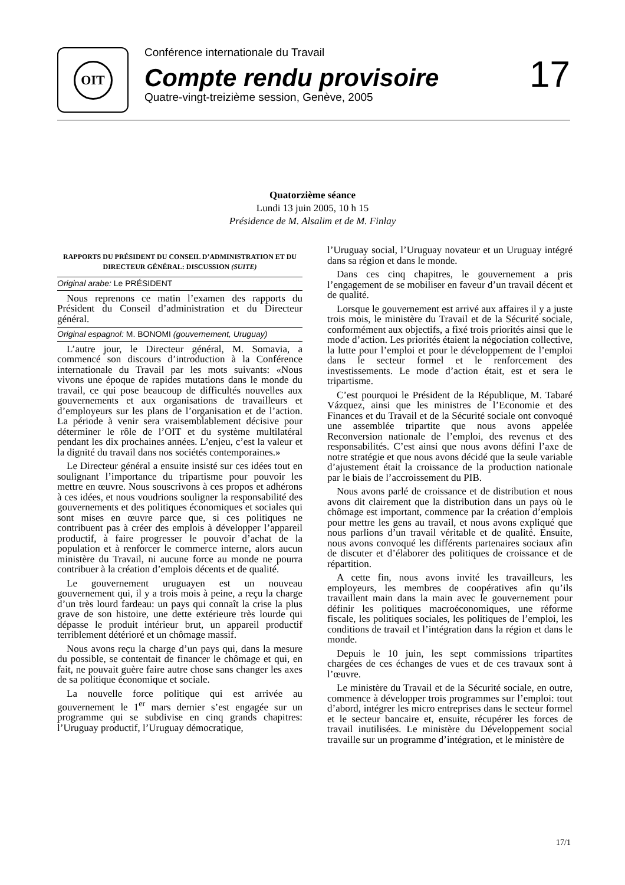OIT
Conférence internationale du Travail
Compte rendu provisoire
Quatre-vingt-treizième session, Genève, 2005
17
Quatorzième séance
Lundi 13 juin 2005, 10 h 15
Présidence de M. Alsalim et de M. Finlay
RAPPORTS DU PRÉSIDENT DU CONSEIL D’ADMINISTRATION ET DU DIRECTEUR GÉNÉRAL: DISCUSSION (SUITE)
Original arabe: Le PRÉSIDENT
Nous reprenons ce matin l’examen des rapports du Président du Conseil d’administration et du Directeur général.
Original espagnol: M. BONOMI (gouvernement, Uruguay)
L’autre jour, le Directeur général, M. Somavia, a commencé son discours d’introduction à la Conférence internationale du Travail par les mots suivants: «Nous vivons une époque de rapides mutations dans le monde du travail, ce qui pose beaucoup de difficultés nouvelles aux gouvernements et aux organisations de travailleurs et d’employeurs sur les plans de l’organisation et de l’action. La période à venir sera vraisemblablement décisive pour déterminer le rôle de l’OIT et du système multilatéral pendant les dix prochaines années. L’enjeu, c’est la valeur et la dignité du travail dans nos sociétés contemporaines.»
Le Directeur général a ensuite insisté sur ces idées tout en soulignant l’importance du tripartisme pour pouvoir les mettre en œuvre. Nous souscrivons à ces propos et adhérons à ces idées, et nous voudrions souligner la responsabilité des gouvernements et des politiques économiques et sociales qui sont mises en œuvre parce que, si ces politiques ne contribuent pas à créer des emplois à développer l’appareil productif, à faire progresser le pouvoir d’achat de la population et à renforcer le commerce interne, alors aucun ministère du Travail, ni aucune force au monde ne pourra contribuer à la création d’emplois décents et de qualité.
Le gouvernement uruguayen est un nouveau gouvernement qui, il y a trois mois à peine, a reçu la charge d’un très lourd fardeau: un pays qui connaît la crise la plus grave de son histoire, une dette extérieure très lourde qui dépasse le produit intérieur brut, un appareil productif terriblement détérioré et un chômage massif.
Nous avons reçu la charge d’un pays qui, dans la mesure du possible, se contentait de financer le chômage et qui, en fait, ne pouvait guère faire autre chose sans changer les axes de sa politique économique et sociale.
La nouvelle force politique qui est arrivée au gouvernement le 1<sup>er</sup> mars dernier s’est engagée sur un programme qui se subdivise en cinq grands chapitres: l’Uruguay productif, l’Uruguay démocratique,
l’Uruguay social, l’Uruguay novateur et un Uruguay intégré dans sa région et dans le monde.
Dans ces cinq chapitres, le gouvernement a pris l’engagement de se mobiliser en faveur d’un travail décent et de qualité.
Lorsque le gouvernement est arrivé aux affaires il y a juste trois mois, le ministère du Travail et de la Sécurité sociale, conformément aux objectifs, a fixé trois priorités ainsi que le mode d’action. Les priorités étaient la négociation collective, la lutte pour l’emploi et pour le développement de l’emploi dans le secteur formel et le renforcement des investissements. Le mode d’action était, est et sera le tripartisme.
C’est pourquoi le Président de la République, M. Tabaré Vázquez, ainsi que les ministres de l’Economie et des Finances et du Travail et de la Sécurité sociale ont convoqué une assemblée tripartite que nous avons appelée Reconversion nationale de l’emploi, des revenus et des responsabilités. C’est ainsi que nous avons défini l’axe de notre stratégie et que nous avons décidé que la seule variable d’ajustement était la croissance de la production nationale par le biais de l’accroissement du PIB.
Nous avons parlé de croissance et de distribution et nous avons dit clairement que la distribution dans un pays où le chômage est important, commence par la création d’emplois pour mettre les gens au travail, et nous avons expliqué que nous parlions d’un travail véritable et de qualité. Ensuite, nous avons convoqué les différents partenaires sociaux afin de discuter et d’élaborer des politiques de croissance et de répartition.
A cette fin, nous avons invité les travailleurs, les employeurs, les membres de coopératives afin qu’ils travaillent main dans la main avec le gouvernement pour définir les politiques macroéconomiques, une réforme fiscale, les politiques sociales, les politiques de l’emploi, les conditions de travail et l’intégration dans la région et dans le monde.
Depuis le 10 juin, les sept commissions tripartites chargées de ces échanges de vues et de ces travaux sont à l’œuvre.
Le ministère du Travail et de la Sécurité sociale, en outre, commence à développer trois programmes sur l’emploi: tout d’abord, intégrer les micro entreprises dans le secteur formel et le secteur bancaire et, ensuite, récupérer les forces de travail inutilisées. Le ministère du Développement social travaille sur un programme d’intégration, et le ministère de
17/1